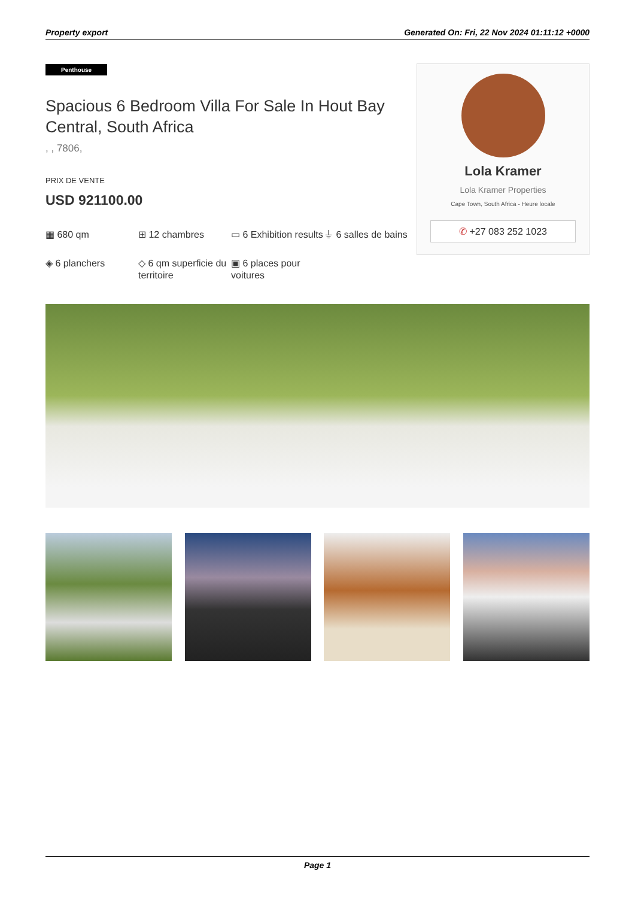Property export Generated On: Fri, 22 Nov 2024 01:11:12 +0000
Penthouse
Spacious 6 Bedroom Villa For Sale In Hout Bay Central, South Africa
, , 7806,
PRIX DE VENTE
USD 921100.00
▦ 680 qm
⊞ 12 chambres
▭ 6 Exhibition results
⏚ 6 salles de bains
◈ 6 planchers
◇ 6 qm superficie du territoire
▣ 6 places pour voitures
Lola Kramer
Lola Kramer Properties
Cape Town, South Africa - Heure locale
✆ +27 083 252 1023
Page 1